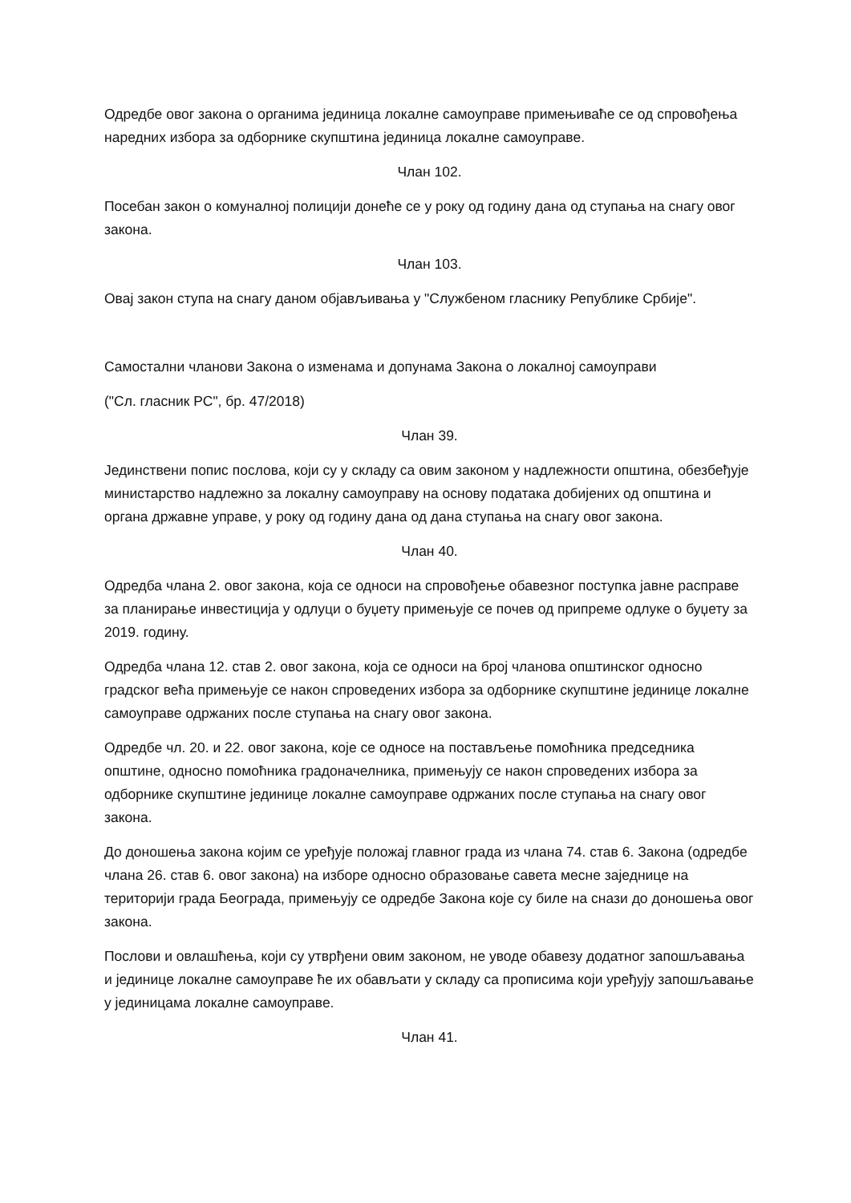Одредбе овог закона о органима јединица локалне самоуправе примењиваће се од спровођења наредних избора за одборнике скупштина јединица локалне самоуправе.
Члан 102.
Посебан закон о комуналној полицији донеће се у року од годину дана од ступања на снагу овог закона.
Члан 103.
Овај закон ступа на снагу даном објављивања у "Службеном гласнику Републике Србије".
Самостални чланови Закона о изменама и допунама Закона о локалној самоуправи
("Сл. гласник РС", бр. 47/2018)
Члан 39.
Јединствени попис послова, који су у складу са овим законом у надлежности општина, обезбеђује министарство надлежно за локалну самоуправу на основу података добијених од општина и органа државне управе, у року од годину дана од дана ступања на снагу овог закона.
Члан 40.
Одредба члана 2. овог закона, која се односи на спровођење обавезног поступка јавне расправе за планирање инвестиција у одлуци о буџету примењује се почев од припреме одлуке о буџету за 2019. годину.
Одредба члана 12. став 2. овог закона, која се односи на број чланова општинског односно градског већа примењује се након спроведених избора за одборнике скупштине јединице локалне самоуправе одржаних после ступања на снагу овог закона.
Одредбе чл. 20. и 22. овог закона, које се односе на постављење помоћника председника општине, односно помоћника градоначелника, примењују се након спроведених избора за одборнике скупштине јединице локалне самоуправе одржаних после ступања на снагу овог закона.
До доношења закона којим се уређује положај главног града из члана 74. став 6. Закона (одредбе члана 26. став 6. овог закона) на изборе односно образовање савета месне заједнице на територији града Београда, примењују се одредбе Закона које су биле на снази до доношења овог закона.
Послови и овлашћења, који су утврђени овим законом, не уводе обавезу додатног запошљавања и јединице локалне самоуправе ће их обављати у складу са прописима који уређују запошљавање у јединицама локалне самоуправе.
Члан 41.